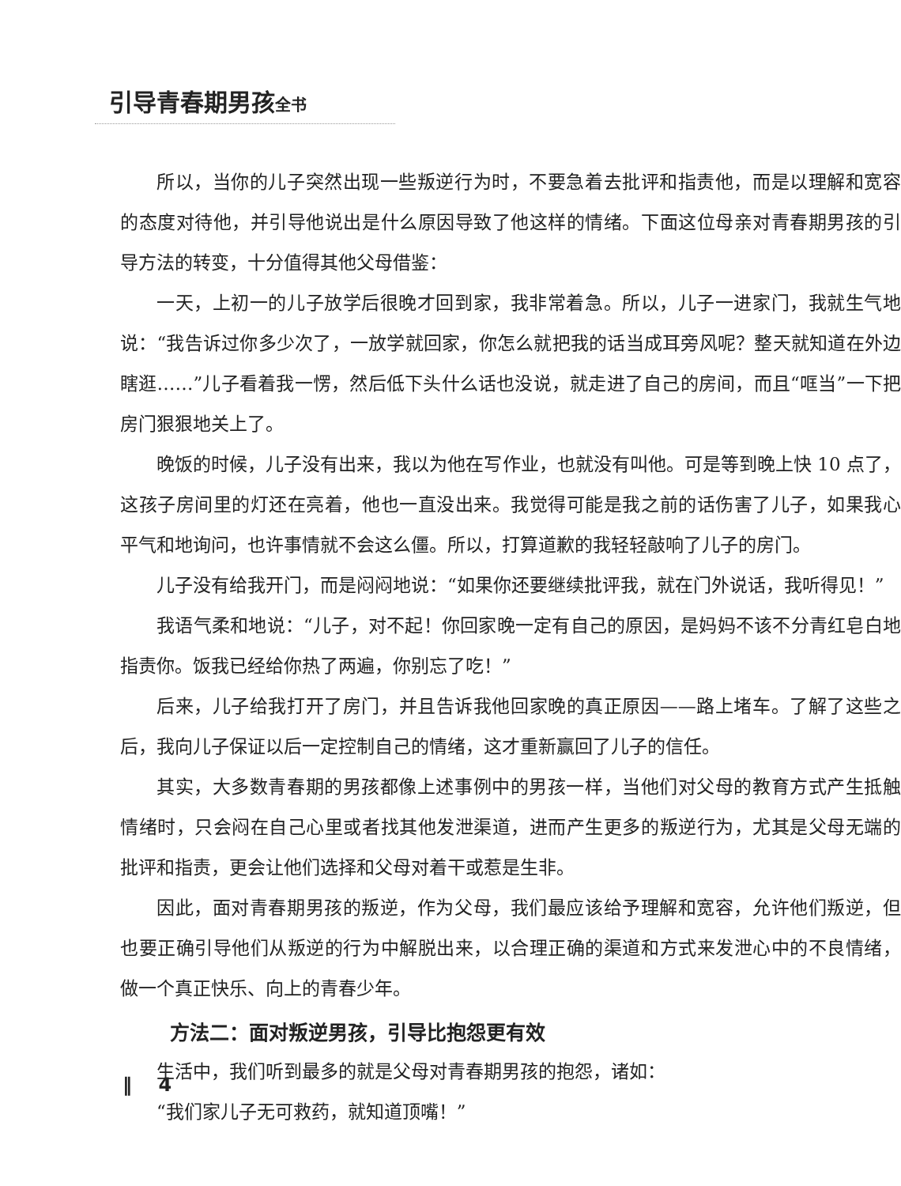引导青春期男孩全书
所以，当你的儿子突然出现一些叛逆行为时，不要急着去批评和指责他，而是以理解和宽容的态度对待他，并引导他说出是什么原因导致了他这样的情绪。下面这位母亲对青春期男孩的引导方法的转变，十分值得其他父母借鉴：
一天，上初一的儿子放学后很晚才回到家，我非常着急。所以，儿子一进家门，我就生气地说：“我告诉过你多少次了，一放学就回家，你怎么就把我的话当成耳旁风呢？整天就知道在外边瞎逛……”儿子看着我一愣，然后低下头什么话也没说，就走进了自己的房间，而且“哐当”一下把房门狠狠地关上了。
晚饭的时候，儿子没有出来，我以为他在写作业，也就没有叫他。可是等到晚上快 10 点了，这孩子房间里的灯还在亮着，他也一直没出来。我觉得可能是我之前的话伤害了儿子，如果我心平气和地询问，也许事情就不会这么僵。所以，打算道歉的我轻轻敲响了儿子的房门。
儿子没有给我开门，而是闷闷地说：“如果你还要继续批评我，就在门外说话，我听得见！”
我语气柔和地说：“儿子，对不起！你回家晚一定有自己的原因，是妈妈不该不分青红皂白地指责你。饭我已经给你热了两遍，你别忘了吃！”
后来，儿子给我打开了房门，并且告诉我他回家晚的真正原因——路上堵车。了解了这些之后，我向儿子保证以后一定控制自己的情绪，这才重新赢回了儿子的信任。
其实，大多数青春期的男孩都像上述事例中的男孩一样，当他们对父母的教育方式产生抵触情绪时，只会闷在自己心里或者找其他发泄渠道，进而产生更多的叛逆行为，尤其是父母无端的批评和指责，更会让他们选择和父母对着干或惹是生非。
因此，面对青春期男孩的叛逆，作为父母，我们最应该给予理解和宽容，允许他们叛逆，但也要正确引导他们从叛逆的行为中解脱出来，以合理正确的渠道和方式来发泄心中的不良情绪，做一个真正快乐、向上的青春少年。
方法二：面对叛逆男孩，引导比抱怨更有效
生活中，我们听到最多的就是父母对青春期男孩的抱怨，诸如：
“我们家儿子无可救药，就知道顶嘴！”
‖ 4